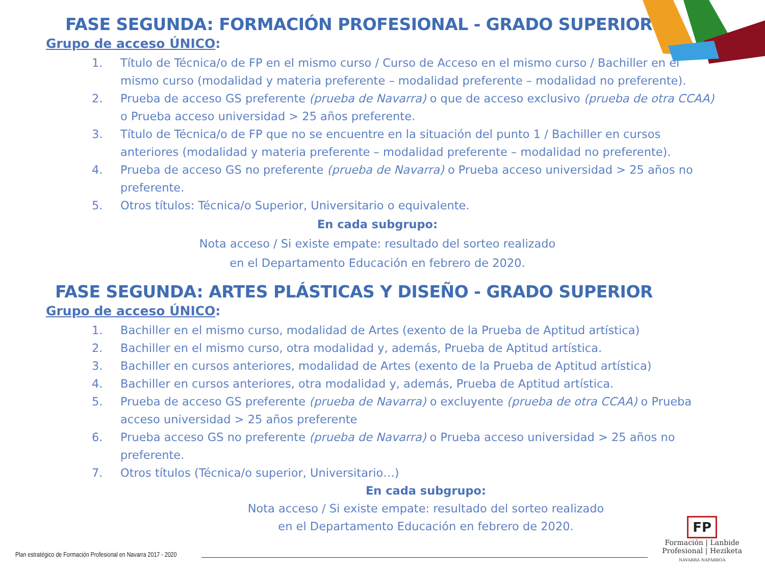FASE SEGUNDA: FORMACIÓN PROFESIONAL - GRADO SUPERIOR
Grupo de acceso ÚNICO:
1. Título de Técnica/o de FP en el mismo curso / Curso de Acceso en el mismo curso / Bachiller en el mismo curso (modalidad y materia preferente – modalidad preferente – modalidad no preferente).
2. Prueba de acceso GS preferente (prueba de Navarra) o que de acceso exclusivo (prueba de otra CCAA) o Prueba acceso universidad > 25 años preferente.
3. Título de Técnica/o de FP que no se encuentre en la situación del punto 1 / Bachiller en cursos anteriores (modalidad y materia preferente – modalidad preferente – modalidad no preferente).
4. Prueba de acceso GS no preferente (prueba de Navarra) o Prueba acceso universidad > 25 años no preferente.
5. Otros títulos: Técnica/o Superior, Universitario o equivalente.
En cada subgrupo:
Nota acceso / Si existe empate: resultado del sorteo realizado
en el Departamento Educación en febrero de 2020.
FASE SEGUNDA: ARTES PLÁSTICAS Y DISEÑO - GRADO SUPERIOR
Grupo de acceso ÚNICO:
1. Bachiller en el mismo curso, modalidad de Artes (exento de la Prueba de Aptitud artística)
2. Bachiller en el mismo curso, otra modalidad y, además, Prueba de Aptitud artística.
3. Bachiller en cursos anteriores, modalidad de Artes (exento de la Prueba de Aptitud artística)
4. Bachiller en cursos anteriores, otra modalidad y, además, Prueba de Aptitud artística.
5. Prueba de acceso GS preferente (prueba de Navarra) o excluyente (prueba de otra CCAA) o Prueba acceso universidad > 25 años preferente
6. Prueba acceso GS no preferente (prueba de Navarra) o Prueba acceso universidad > 25 años no preferente.
7. Otros títulos (Técnica/o superior, Universitario…)
En cada subgrupo:
Nota acceso / Si existe empate: resultado del sorteo realizado
en el Departamento Educación en febrero de 2020.
Plan estratégico de Formación Profesional en Navarra 2017 - 2020
FP
Formación | Lanbide
Profesional | Heziketa
NAVARRA NAFARROA